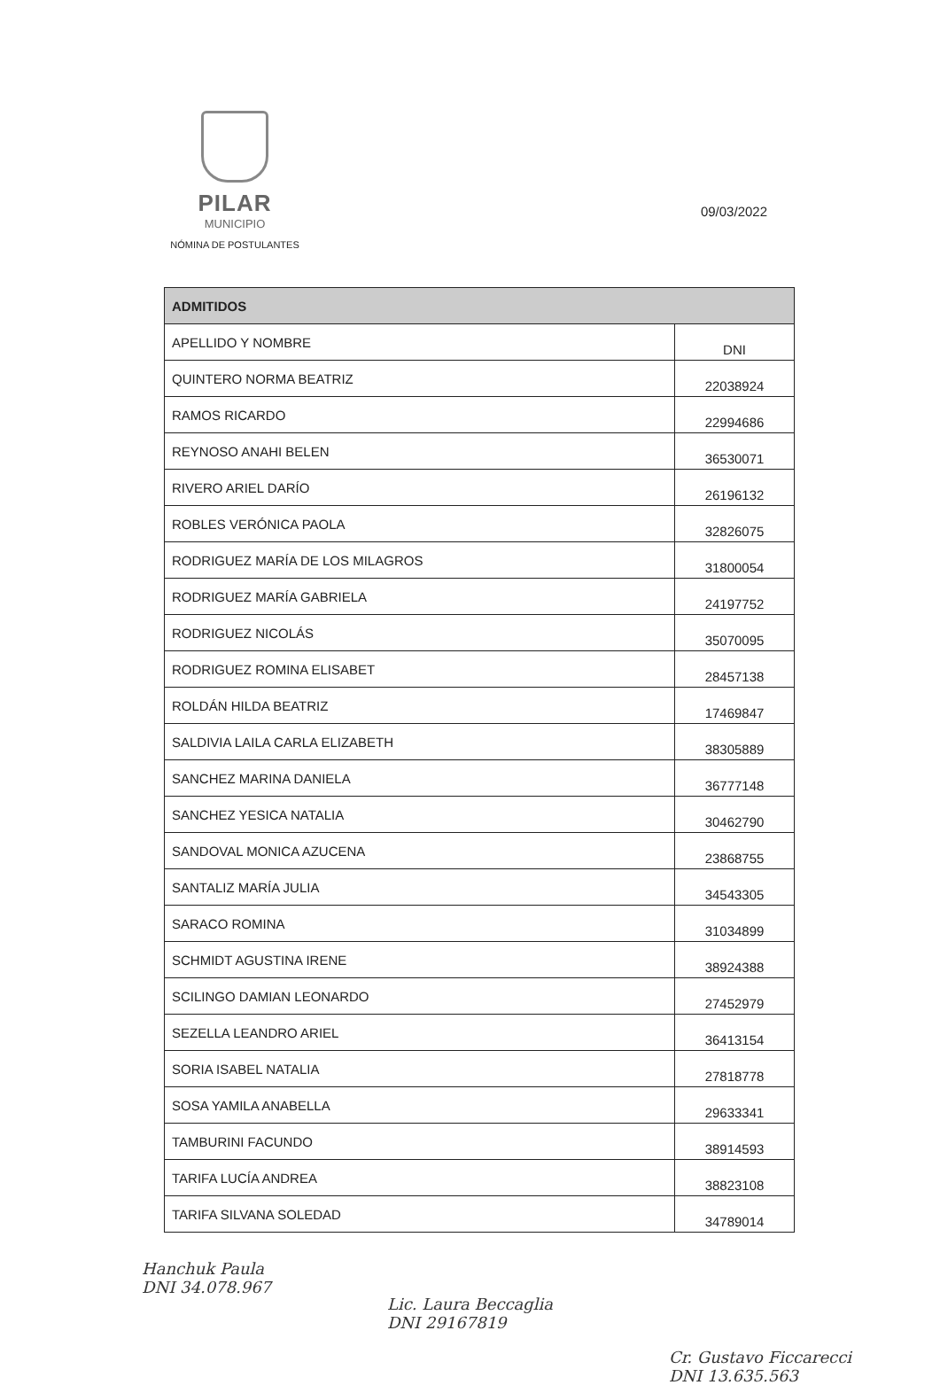PILAR
MUNICIPIO
NÓMINA DE POSTULANTES
09/03/2022
| ADMITIDOS | |
| --- | --- |
| APELLIDO Y NOMBRE | DNI |
| QUINTERO NORMA BEATRIZ | 22038924 |
| RAMOS RICARDO | 22994686 |
| REYNOSO ANAHI BELEN | 36530071 |
| RIVERO ARIEL DARÍO | 26196132 |
| ROBLES VERÓNICA PAOLA | 32826075 |
| RODRIGUEZ MARÍA DE LOS MILAGROS | 31800054 |
| RODRIGUEZ MARÍA GABRIELA | 24197752 |
| RODRIGUEZ NICOLÁS | 35070095 |
| RODRIGUEZ ROMINA ELISABET | 28457138 |
| ROLDÁN HILDA BEATRIZ | 17469847 |
| SALDIVIA LAILA CARLA ELIZABETH | 38305889 |
| SANCHEZ MARINA DANIELA | 36777148 |
| SANCHEZ YESICA NATALIA | 30462790 |
| SANDOVAL MONICA AZUCENA | 23868755 |
| SANTALIZ MARÍA JULIA | 34543305 |
| SARACO ROMINA | 31034899 |
| SCHMIDT AGUSTINA IRENE | 38924388 |
| SCILINGO DAMIAN LEONARDO | 27452979 |
| SEZELLA LEANDRO ARIEL | 36413154 |
| SORIA ISABEL NATALIA | 27818778 |
| SOSA YAMILA ANABELLA | 29633341 |
| TAMBURINI FACUNDO | 38914593 |
| TARIFA LUCÍA ANDREA | 38823108 |
| TARIFA SILVANA SOLEDAD | 34789014 |
Hanchuk Paula
DNI 34.078.967
Lic. Laura Beccaglia
DNI 29167819
Cr. Gustavo Ficcarecci
DNI 13.635.563